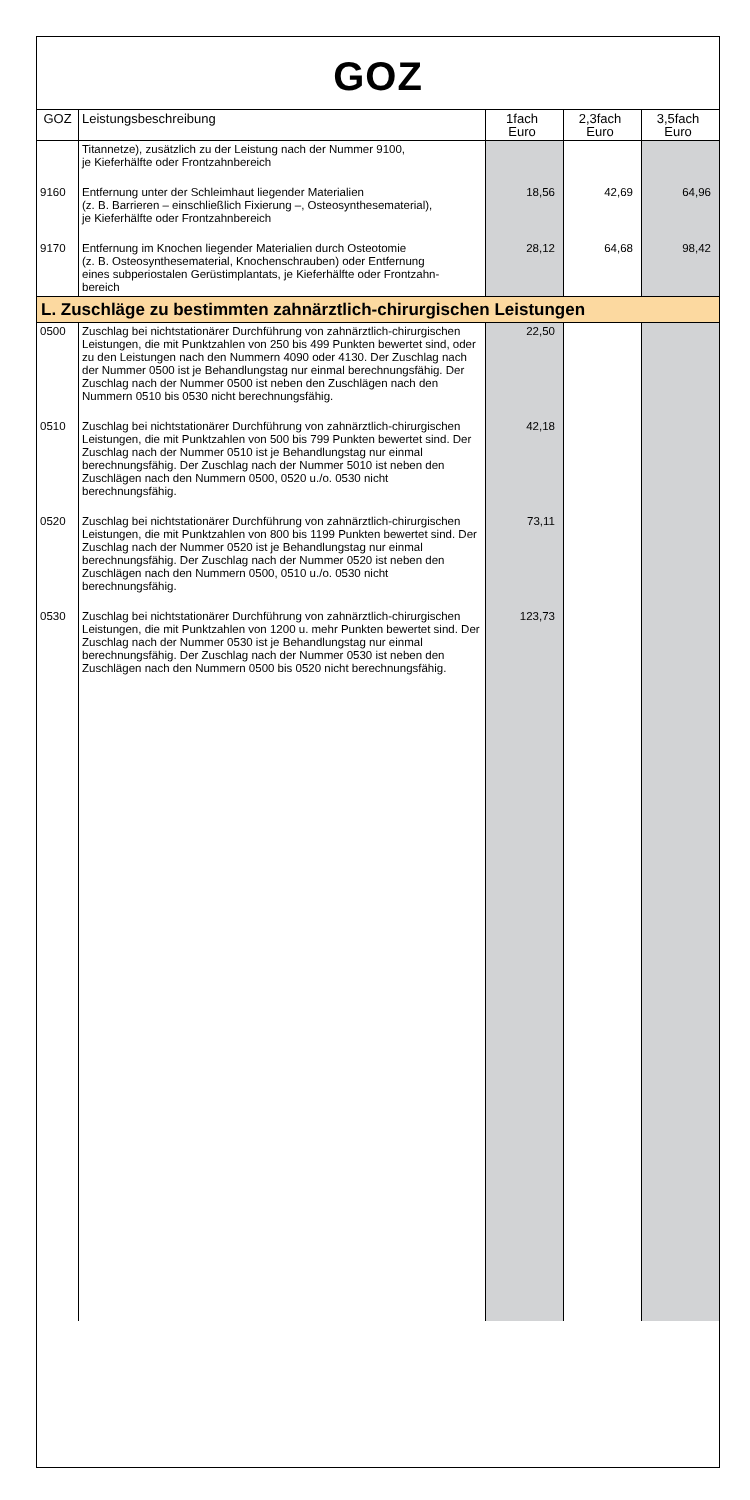GOZ
| GOZ | Leistungsbeschreibung | 1fach Euro | 2,3fach Euro | 3,5fach Euro |
| --- | --- | --- | --- | --- |
| | Titannetze), zusätzlich zu der Leistung nach der Nummer 9100, je Kieferhälfte oder Frontzahnbereich | | | |
| 9160 | Entfernung unter der Schleimhaut liegender Materialien (z. B. Barrieren – einschließlich Fixierung –, Osteosynthesematerial), je Kieferhälfte oder Frontzahnbereich | 18,56 | 42,69 | 64,96 |
| 9170 | Entfernung im Knochen liegender Materialien durch Osteotomie (z. B. Osteosynthesematerial, Knochenschrauben) oder Entfernung eines subperiostalen Gerüstimplantats, je Kieferhälfte oder Frontzahn- bereich | 28,12 | 64,68 | 98,42 |
| L. Zuschläge zu bestimmten zahnärztlich-chirurgischen Leistungen | | | | |
| 0500 | Zuschlag bei nichtstationärer Durchführung von zahnärztlich-chirurgischen Leistungen, die mit Punktzahlen von 250 bis 499 Punkten bewertet sind, oder zu den Leistungen nach den Nummern 4090 oder 4130. Der Zuschlag nach der Nummer 0500 ist je Behandlungstag nur einmal berechnungsfähig. Der Zuschlag nach der Nummer 0500 ist neben den Zuschlägen nach den Nummern 0510 bis 0530 nicht berechnungsfähig. | 22,50 | | |
| 0510 | Zuschlag bei nichtstationärer Durchführung von zahnärztlich-chirurgischen Leistungen, die mit Punktzahlen von 500 bis 799 Punkten bewertet sind. Der Zuschlag nach der Nummer 0510 ist je Behandlungstag nur einmal berechnungsfähig. Der Zuschlag nach der Nummer 5010 ist neben den Zuschlägen nach den Nummern 0500, 0520 u./o. 0530 nicht berechnungsfähig. | 42,18 | | |
| 0520 | Zuschlag bei nichtstationärer Durchführung von zahnärztlich-chirurgischen Leistungen, die mit Punktzahlen von 800 bis 1199 Punkten bewertet sind. Der Zuschlag nach der Nummer 0520 ist je Behandlungstag nur einmal berechnungsfähig. Der Zuschlag nach der Nummer 0520 ist neben den Zuschlägen nach den Nummern 0500, 0510 u./o. 0530 nicht berechnungsfähig. | 73,11 | | |
| 0530 | Zuschlag bei nichtstationärer Durchführung von zahnärztlich-chirurgischen Leistungen, die mit Punktzahlen von 1200 u. mehr Punkten bewertet sind. Der Zuschlag nach der Nummer 0530 ist je Behandlungstag nur einmal berechnungsfähig. Der Zuschlag nach der Nummer 0530 ist neben den Zuschlägen nach den Nummern 0500 bis 0520 nicht berechnungsfähig. | 123,73 | | |